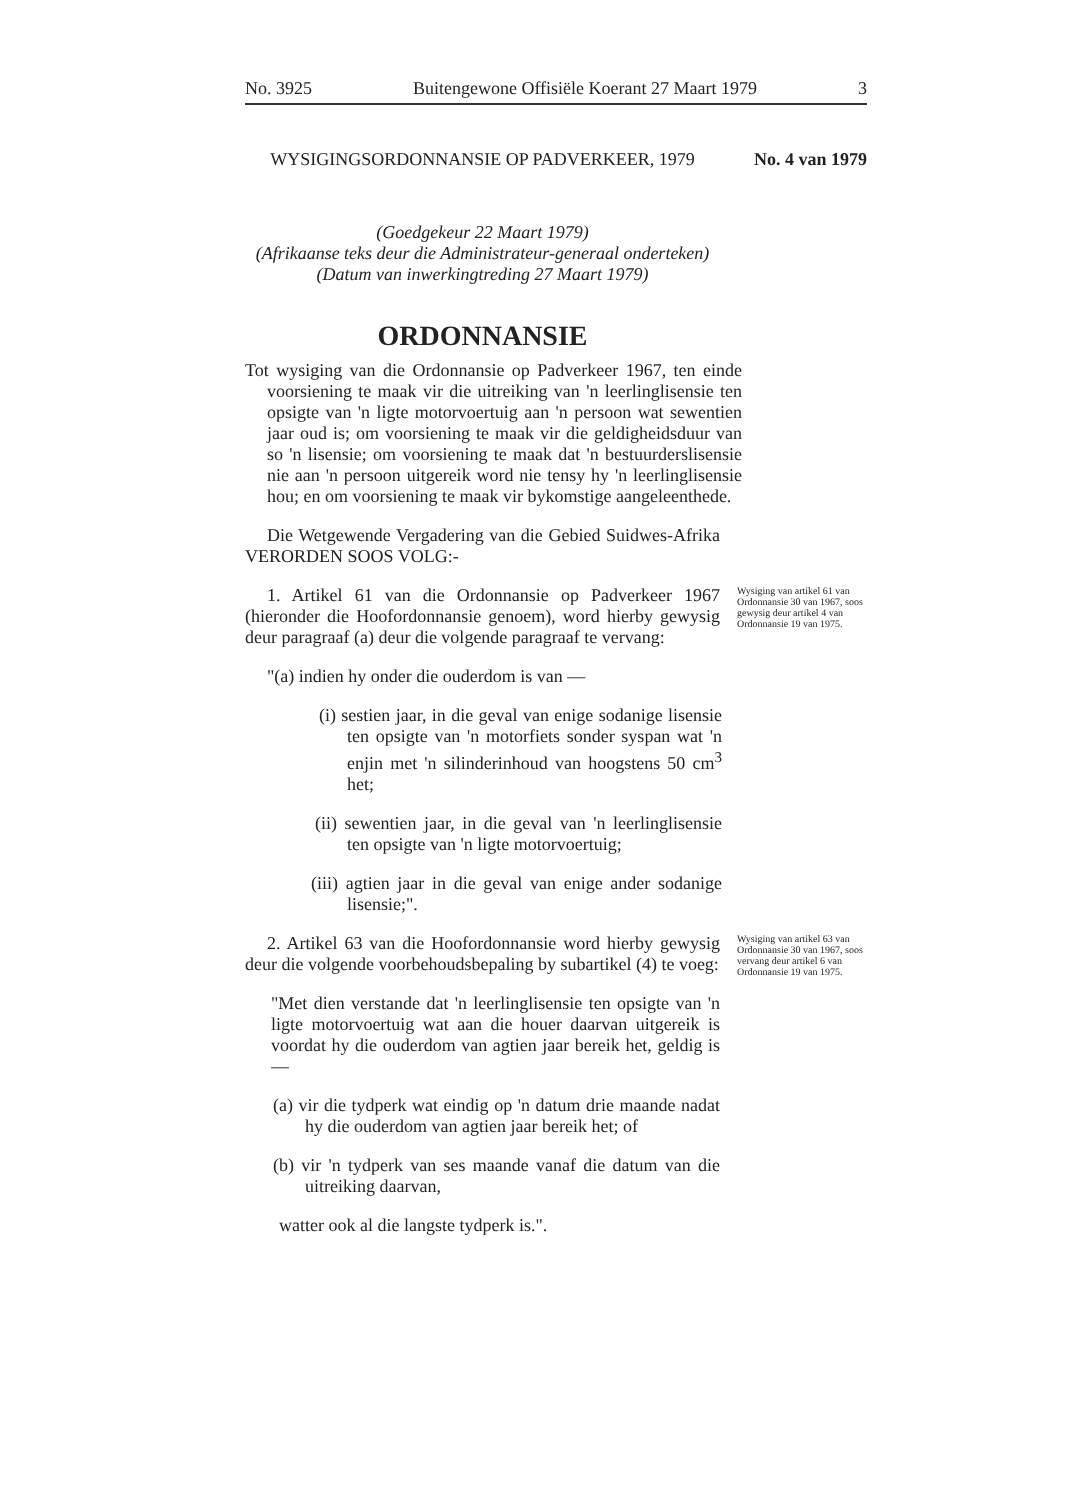No. 3925 Buitengewone Offisiële Koerant 27 Maart 1979 3
WYSIGINGSORDONNANSIE OP PADVERKEER, 1979 No. 4 van 1979
(Goedgekeur 22 Maart 1979)
(Afrikaanse teks deur die Administrateur-generaal onderteken)
(Datum van inwerkingtreding 27 Maart 1979)
ORDONNANSIE
Tot wysiging van die Ordonnansie op Padverkeer 1967, ten einde voorsiening te maak vir die uitreiking van 'n leerlinglisensie ten opsigte van 'n ligte motorvoertuig aan 'n persoon wat sewentien jaar oud is; om voorsiening te maak vir die geldigheidsduur van so 'n lisensie; om voorsiening te maak dat 'n bestuurderslisensie nie aan 'n persoon uitgereik word nie tensy hy 'n leerlinglisensie hou; en om voorsiening te maak vir bykomstige aangeleenthede.
Die Wetgewende Vergadering van die Gebied Suidwes-Afrika VERORDEN SOOS VOLG:-
1. Artikel 61 van die Ordonnansie op Padverkeer 1967 (hieronder die Hoofordonnansie genoem), word hierby gewysig deur paragraaf (a) deur die volgende paragraaf te vervang:
Wysiging van artikel 61 van Ordonnansie 30 van 1967, soos gewysig deur artikel 4 van Ordonnansie 19 van 1975.
"(a) indien hy onder die ouderdom is van —
(i) sestien jaar, in die geval van enige sodanige lisensie ten opsigte van 'n motorfiets sonder syspan wat 'n enjin met 'n silinderinhoud van hoogstens 50 cm<sup>3</sup> het;
(ii) sewentien jaar, in die geval van 'n leerlinglisensie ten opsigte van 'n ligte motorvoertuig;
(iii) agtien jaar in die geval van enige ander sodanige lisensie;".
2. Artikel 63 van die Hoofordonnansie word hierby gewysig deur die volgende voorbehoudsbepaling by subartikel (4) te voeg:
Wysiging van artikel 63 van Ordonnansie 30 van 1967, soos vervang deur artikel 6 van Ordonnansie 19 van 1975.
"Met dien verstande dat 'n leerlinglisensie ten opsigte van 'n ligte motorvoertuig wat aan die houer daarvan uitgereik is voordat hy die ouderdom van agtien jaar bereik het, geldig is —
(a) vir die tydperk wat eindig op 'n datum drie maande nadat hy die ouderdom van agtien jaar bereik het; of
(b) vir 'n tydperk van ses maande vanaf die datum van die uitreiking daarvan,
watter ook al die langste tydperk is.".